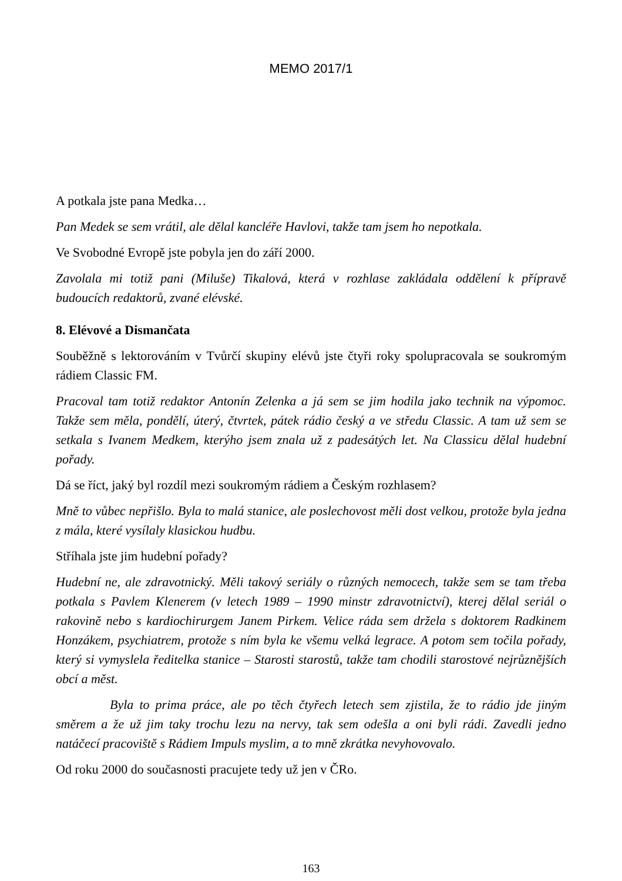MEMO 2017/1
A potkala jste pana Medka…
Pan Medek se sem vrátil, ale dělal kancléře Havlovi, takže tam jsem ho nepotkala.
Ve Svobodné Evropě jste pobyla jen do září 2000.
Zavolala mi totiž pani (Miluše) Tikalová, která v rozhlase zakládala oddělení k přípravě budoucích redaktorů, zvané elévské.
8. Elévové a Dismančata
Souběžně s lektorováním v Tvůrčí skupiny elévů jste čtyři roky spolupracovala se soukromým rádiem Classic FM.
Pracoval tam totiž redaktor Antonín Zelenka a já sem se jim hodila jako technik na výpomoc. Takže sem měla, pondělí, úterý, čtvrtek, pátek rádio český a ve středu Classic. A tam už sem se setkala s Ivanem Medkem, kterýho jsem znala už z padesátých let. Na Classicu dělal hudební pořady.
Dá se říct, jaký byl rozdíl mezi soukromým rádiem a Českým rozhlasem?
Mně to vůbec nepřišlo. Byla to malá stanice, ale poslechovost měli dost velkou, protože byla jedna z mála, které vysílaly klasickou hudbu.
Stříhala jste jim hudební pořady?
Hudební ne, ale zdravotnický. Měli takový seriály o různých nemocech, takže sem se tam třeba potkala s Pavlem Klenerem (v letech 1989 – 1990 minstr zdravotnictví), kterej dělal seriál o rakovině nebo s kardiochirurgem Janem Pirkem. Velice ráda sem držela s doktorem Radkinem Honzákem, psychiatrem, protože s ním byla ke všemu velká legrace. A potom sem točila pořady, který si vymyslela ředitelka stanice – Starosti starostů, takže tam chodili starostové nejrůznějších obcí a měst.
Byla to prima práce, ale po těch čtyřech letech sem zjistila, že to rádio jde jiným směrem a že už jim taky trochu lezu na nervy, tak sem odešla a oni byli rádi. Zavedli jedno natáčecí pracoviště s Rádiem Impuls myslim, a to mně zkrátka nevyhovovalo.
Od roku 2000 do současnosti pracujete tedy už jen v ČRo.
163